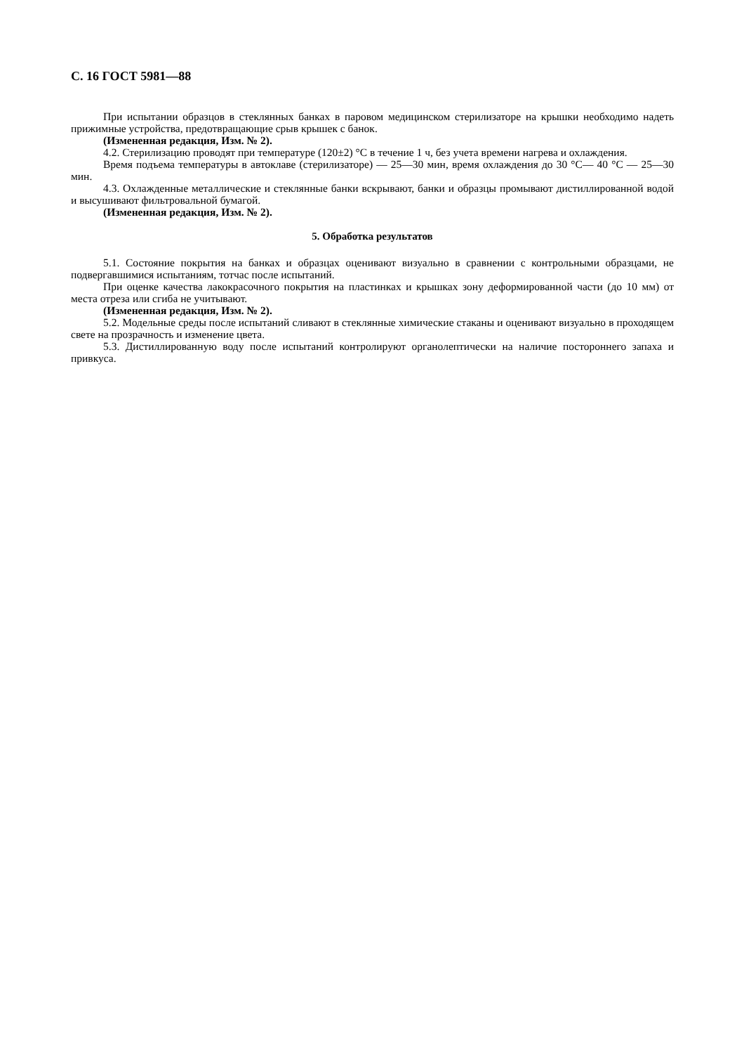С. 16 ГОСТ 5981—88
При испытании образцов в стеклянных банках в паровом медицинском стерилизаторе на крышки необходимо надеть прижимные устройства, предотвращающие срыв крышек с банок.
(Измененная редакция, Изм. № 2).
4.2. Стерилизацию проводят при температуре (120±2) °С в течение 1 ч, без учета времени нагрева и охлаждения.
Время подъема температуры в автоклаве (стерилизаторе) — 25—30 мин, время охлаждения до 30 °С— 40 °С — 25—30 мин.
4.3. Охлажденные металлические и стеклянные банки вскрывают, банки и образцы промывают дистиллированной водой и высушивают фильтровальной бумагой.
(Измененная редакция, Изм. № 2).
5. Обработка результатов
5.1. Состояние покрытия на банках и образцах оценивают визуально в сравнении с контрольными образцами, не подвергавшимися испытаниям, тотчас после испытаний.
При оценке качества лакокрасочного покрытия на пластинках и крышках зону деформированной части (до 10 мм) от места отреза или сгиба не учитывают.
(Измененная редакция, Изм. № 2).
5.2. Модельные среды после испытаний сливают в стеклянные химические стаканы и оценивают визуально в проходящем свете на прозрачность и изменение цвета.
5.3. Дистиллированную воду после испытаний контролируют органолептически на наличие постороннего запаха и привкуса.